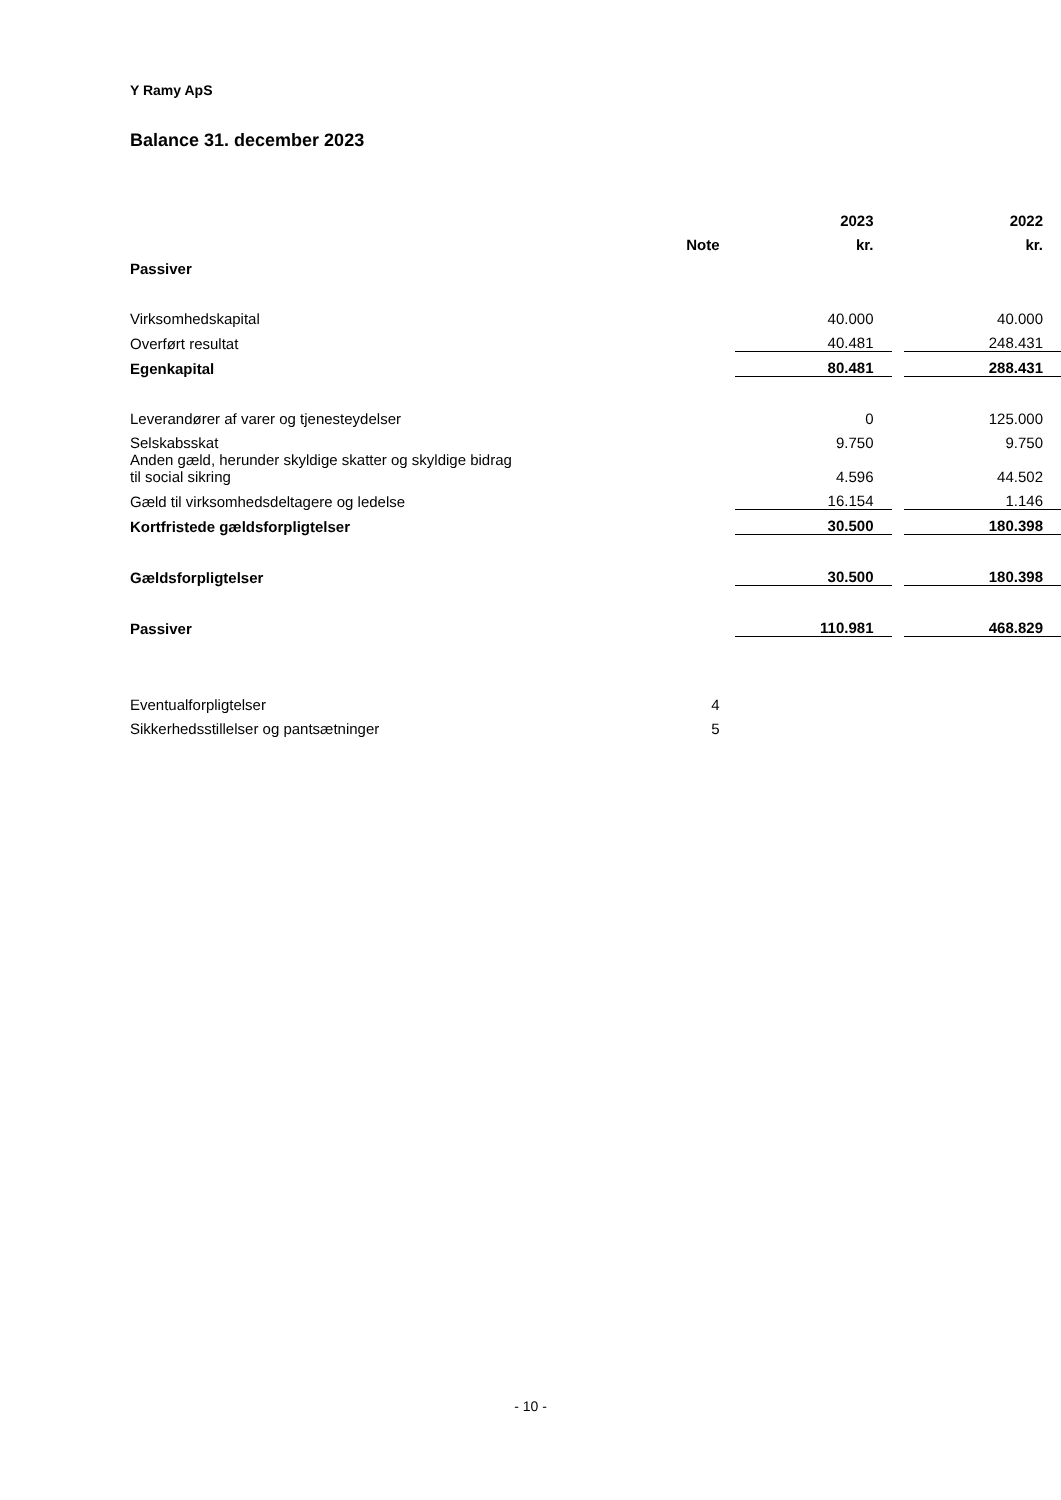Y Ramy ApS
Balance 31. december 2023
| | | | 2023 | | 2022 |
| --- | --- | --- | --- | --- | --- |
| | Note | | kr. | | kr. |
| Passiver | | | | | |
| Virksomhedskapital | | | 40.000 | | 40.000 |
| Overført resultat | | | 40.481 | | 248.431 |
| Egenkapital | | | 80.481 | | 288.431 |
| Leverandører af varer og tjenesteydelser | | | 0 | | 125.000 |
| Selskabsskat | | | 9.750 | | 9.750 |
| Anden gæld, herunder skyldige skatter og skyldige bidrag til social sikring | | | 4.596 | | 44.502 |
| Gæld til virksomhedsdeltagere og ledelse | | | 16.154 | | 1.146 |
| Kortfristede gældsforpligtelser | | | 30.500 | | 180.398 |
| Gældsforpligtelser | | | 30.500 | | 180.398 |
| Passiver | | | 110.981 | | 468.829 |
| Eventualforpligtelser | 4 | | | | |
| Sikkerhedsstillelser og pantsætninger | 5 | | | | |
- 10 -